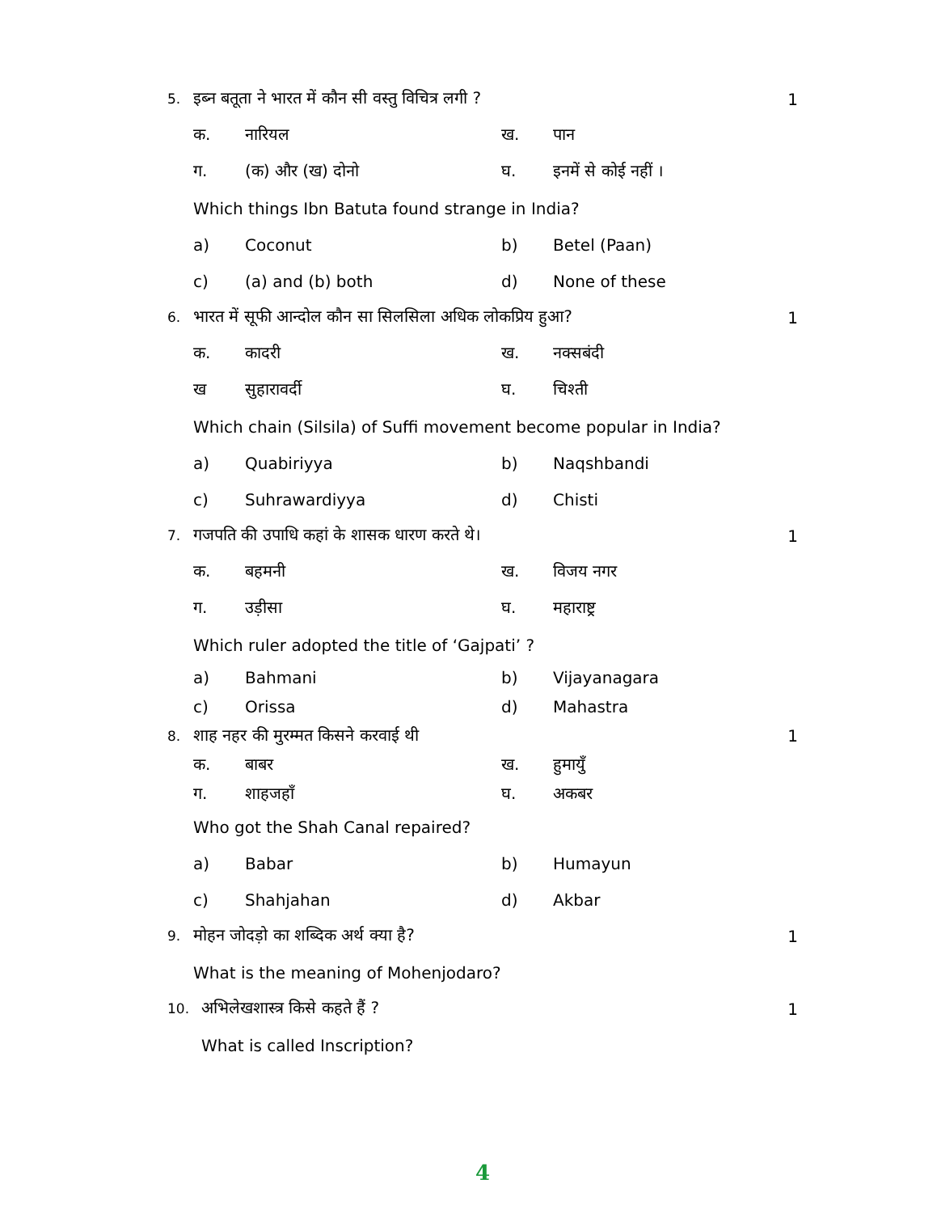5. इब्न बतूता ने भारत में कौन सी वस्तु विचित्र लगी ? 1
क. नारियल ख. पान
ग. (क) और (ख) दोनो घ. इनमें से कोई नहीं ।
Which things Ibn Batuta found strange in India?
a) Coconut b) Betel (Paan)
c) (a) and (b) both d) None of these
6. भारत में सूफी आन्दोल कौन सा सिलसिला अधिक लोकप्रिय हुआ? 1
क. कादरी ख. नक्सबंदी
ख सुहारावर्दी घ. चिश्ती
Which chain (Silsila) of Suffi movement become popular in India?
a) Quabiriyya b) Naqshbandi
c) Suhrawardiyya d) Chisti
7. गजपति की उपाधि कहां के शासक धारण करते थे। 1
क. बहमनी ख. विजय नगर
ग. उड़ीसा घ. महाराष्ट्र
Which ruler adopted the title of ‘Gajpati’ ?
a) Bahmani b) Vijayanagara
c) Orissa d) Mahastra
8. शाह नहर की मुरम्मत किसने करवाई थी 1
क. बाबर ख. हुमायुँ
ग. शाहजहाँ घ. अकबर
Who got the Shah Canal repaired?
a) Babar b) Humayun
c) Shahjahan d) Akbar
9. मोहन जोदड़ो का शब्दिक अर्थ क्या है? 1
What is the meaning of Mohenjodaro?
10. अभिलेखशास्त्र किसे कहते हैं ? 1
What is called Inscription?
4